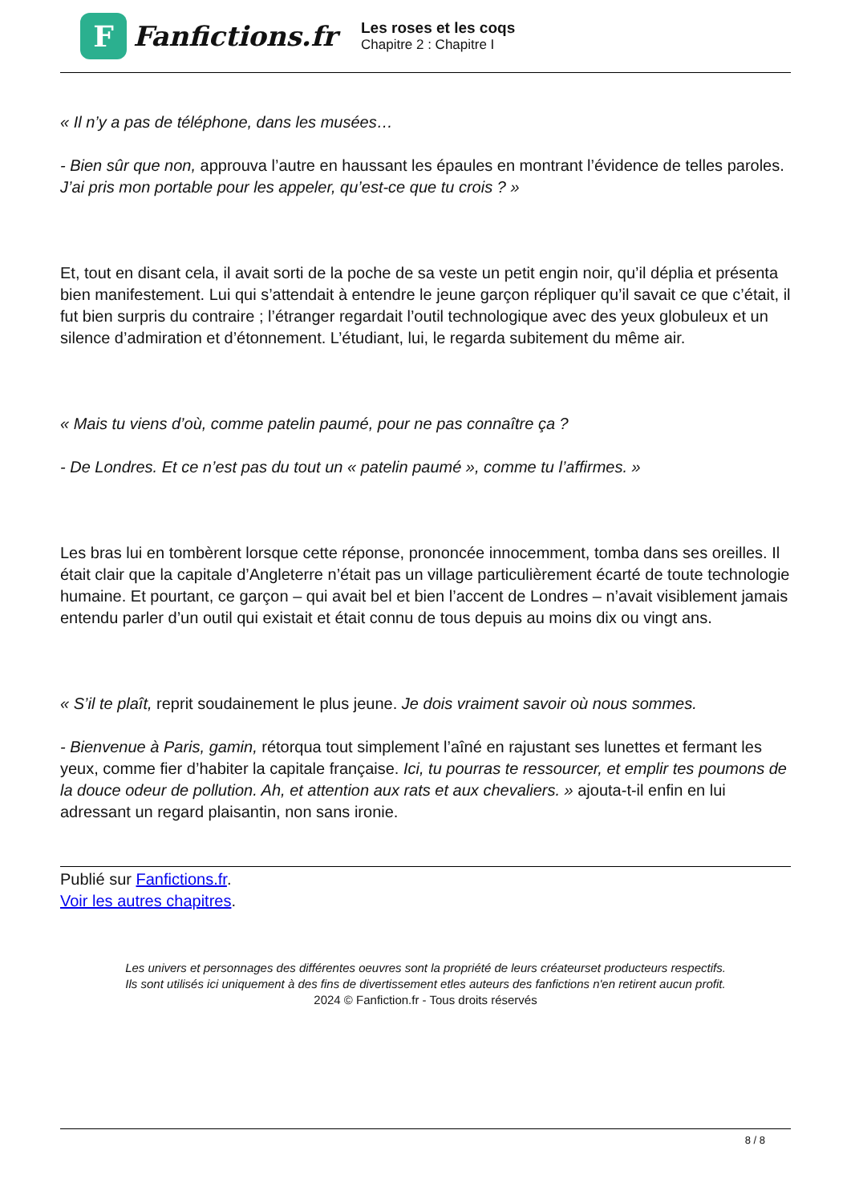F
Fanfictions.fr
Les roses et les coqs
Chapitre 2 : Chapitre I
« Il n’y a pas de téléphone, dans les musées…
- Bien sûr que non, approuva l’autre en haussant les épaules en montrant l’évidence de telles paroles. J’ai pris mon portable pour les appeler, qu’est-ce que tu crois ? »
Et, tout en disant cela, il avait sorti de la poche de sa veste un petit engin noir, qu’il déplia et présenta bien manifestement. Lui qui s’attendait à entendre le jeune garçon répliquer qu’il savait ce que c’était, il fut bien surpris du contraire ; l’étranger regardait l’outil technologique avec des yeux globuleux et un silence d’admiration et d’étonnement. L’étudiant, lui, le regarda subitement du même air.
« Mais tu viens d’où, comme patelin paumé, pour ne pas connaître ça ?
- De Londres. Et ce n’est pas du tout un « patelin paumé », comme tu l’affirmes. »
Les bras lui en tombèrent lorsque cette réponse, prononcée innocemment, tomba dans ses oreilles. Il était clair que la capitale d’Angleterre n’était pas un village particulièrement écarté de toute technologie humaine. Et pourtant, ce garçon – qui avait bel et bien l’accent de Londres – n’avait visiblement jamais entendu parler d’un outil qui existait et était connu de tous depuis au moins dix ou vingt ans.
« S’il te plaît, reprit soudainement le plus jeune. Je dois vraiment savoir où nous sommes.
- Bienvenue à Paris, gamin, rétorqua tout simplement l’aîné en rajustant ses lunettes et fermant les yeux, comme fier d’habiter la capitale française. Ici, tu pourras te ressourcer, et emplir tes poumons de la douce odeur de pollution. Ah, et attention aux rats et aux chevaliers. » ajouta-t-il enfin en lui adressant un regard plaisantin, non sans ironie.
Publié sur Fanfictions.fr.
Voir les autres chapitres.
Les univers et personnages des différentes oeuvres sont la propriété de leurs créateurset producteurs respectifs.
Ils sont utilisés ici uniquement à des fins de divertissement etles auteurs des fanfictions n'en retirent aucun profit.
2024 © Fanfiction.fr - Tous droits réservés
8 / 8